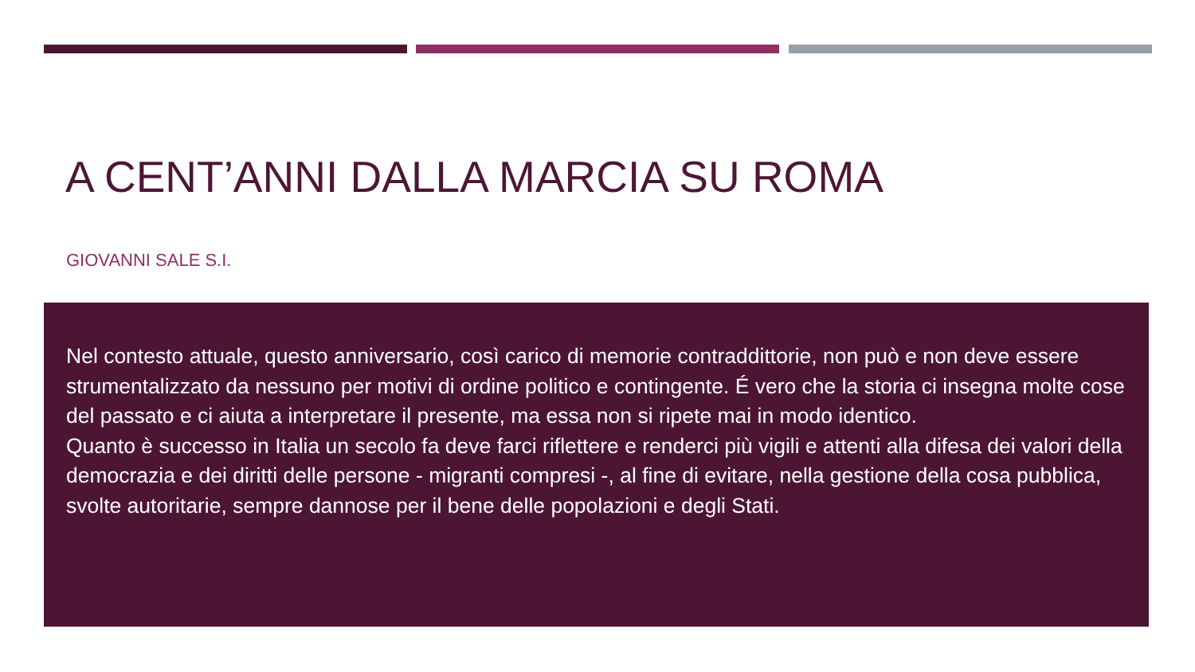A CENT’ANNI DALLA MARCIA SU ROMA
GIOVANNI SALE S.I.
Nel contesto attuale, questo anniversario, così carico di memorie contraddittorie, non può e non deve essere strumentalizzato da nessuno per motivi di ordine politico e contingente. É vero che la storia ci insegna molte cose del passato e ci aiuta a interpretare il presente, ma essa non si ripete mai in modo identico.
Quanto è successo in Italia un secolo fa deve farci riflettere e renderci più vigili e attenti alla difesa dei valori della democrazia e dei diritti delle persone - migranti compresi -, al fine di evitare, nella gestione della cosa pubblica, svolte autoritarie, sempre dannose per il bene delle popolazioni e degli Stati.